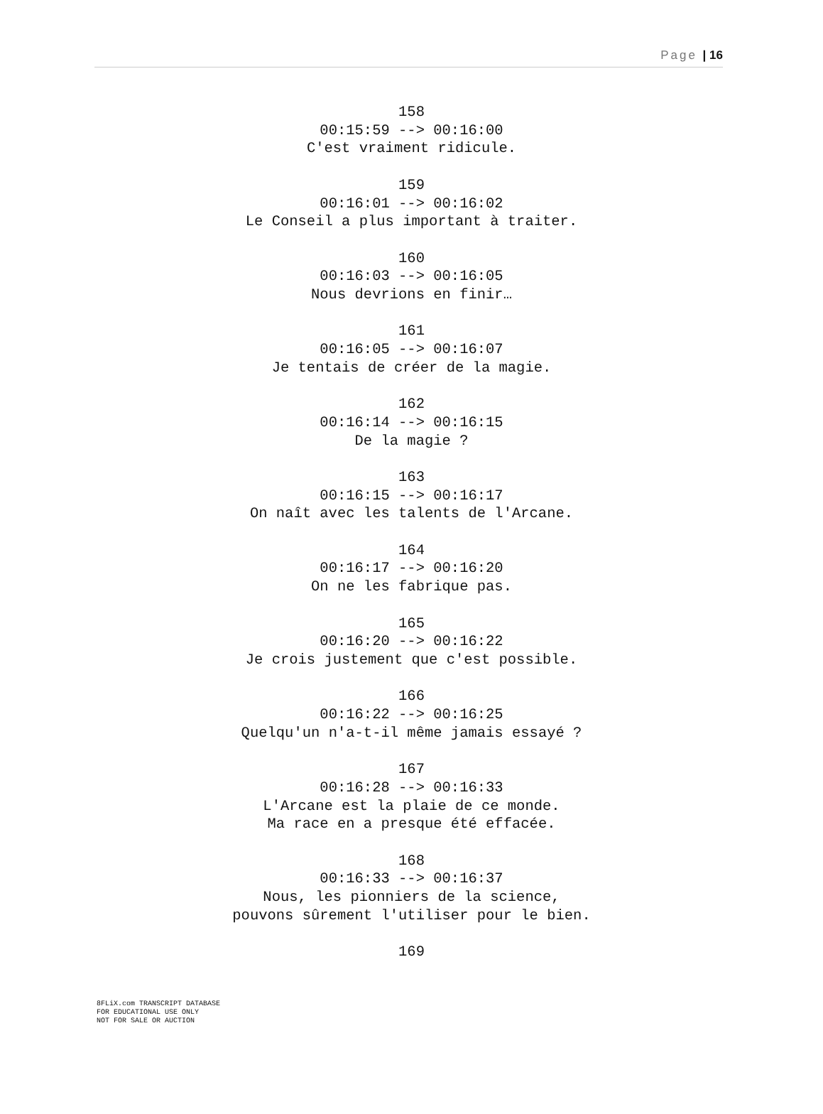Page | 16
158
00:15:59 --> 00:16:00
C'est vraiment ridicule.
159
00:16:01 --> 00:16:02
Le Conseil a plus important à traiter.
160
00:16:03 --> 00:16:05
Nous devrions en finir…
161
00:16:05 --> 00:16:07
Je tentais de créer de la magie.
162
00:16:14 --> 00:16:15
De la magie ?
163
00:16:15 --> 00:16:17
On naît avec les talents de l'Arcane.
164
00:16:17 --> 00:16:20
On ne les fabrique pas.
165
00:16:20 --> 00:16:22
Je crois justement que c'est possible.
166
00:16:22 --> 00:16:25
Quelqu'un n'a-t-il même jamais essayé ?
167
00:16:28 --> 00:16:33
L'Arcane est la plaie de ce monde.
Ma race en a presque été effacée.
168
00:16:33 --> 00:16:37
Nous, les pionniers de la science,
pouvons sûrement l'utiliser pour le bien.
169
8FLiX.com TRANSCRIPT DATABASE
FOR EDUCATIONAL USE ONLY
NOT FOR SALE OR AUCTION